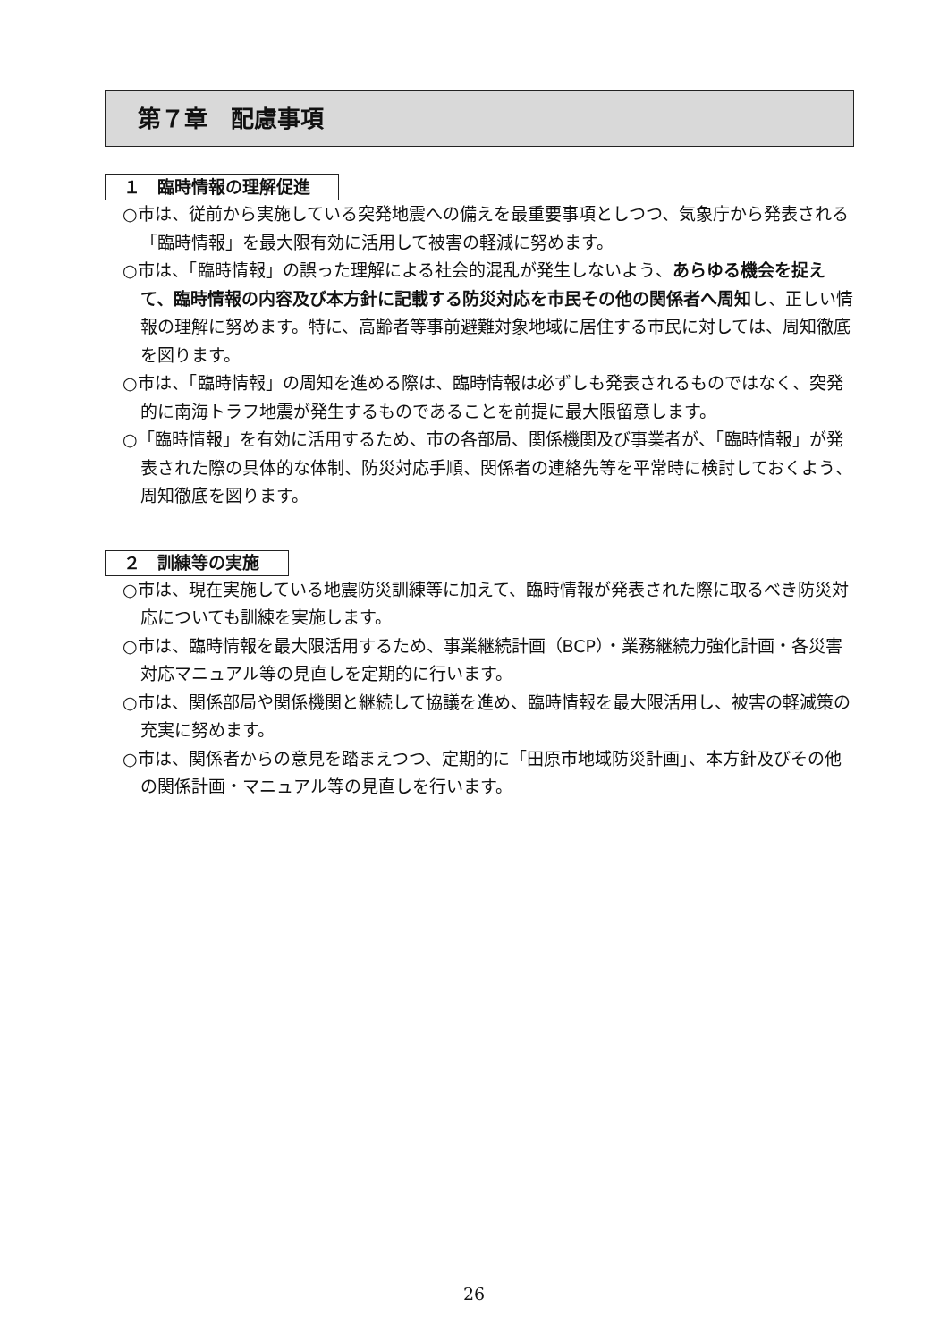第７章　配慮事項
１　臨時情報の理解促進
○市は、従前から実施している突発地震への備えを最重要事項としつつ、気象庁から発表される「臨時情報」を最大限有効に活用して被害の軽減に努めます。
○市は、「臨時情報」の誤った理解による社会的混乱が発生しないよう、あらゆる機会を捉えて、臨時情報の内容及び本方針に記載する防災対応を市民その他の関係者へ周知し、正しい情報の理解に努めます。特に、高齢者等事前避難対象地域に居住する市民に対しては、周知徹底を図ります。
○市は、「臨時情報」の周知を進める際は、臨時情報は必ずしも発表されるものではなく、突発的に南海トラフ地震が発生するものであることを前提に最大限留意します。
○「臨時情報」を有効に活用するため、市の各部局、関係機関及び事業者が、「臨時情報」が発表された際の具体的な体制、防災対応手順、関係者の連絡先等を平常時に検討しておくよう、周知徹底を図ります。
２　訓練等の実施
○市は、現在実施している地震防災訓練等に加えて、臨時情報が発表された際に取るべき防災対応についても訓練を実施します。
○市は、臨時情報を最大限活用するため、事業継続計画（BCP）・業務継続力強化計画・各災害対応マニュアル等の見直しを定期的に行います。
○市は、関係部局や関係機関と継続して協議を進め、臨時情報を最大限活用し、被害の軽減策の充実に努めます。
○市は、関係者からの意見を踏まえつつ、定期的に「田原市地域防災計画」、本方針及びその他の関係計画・マニュアル等の見直しを行います。
26